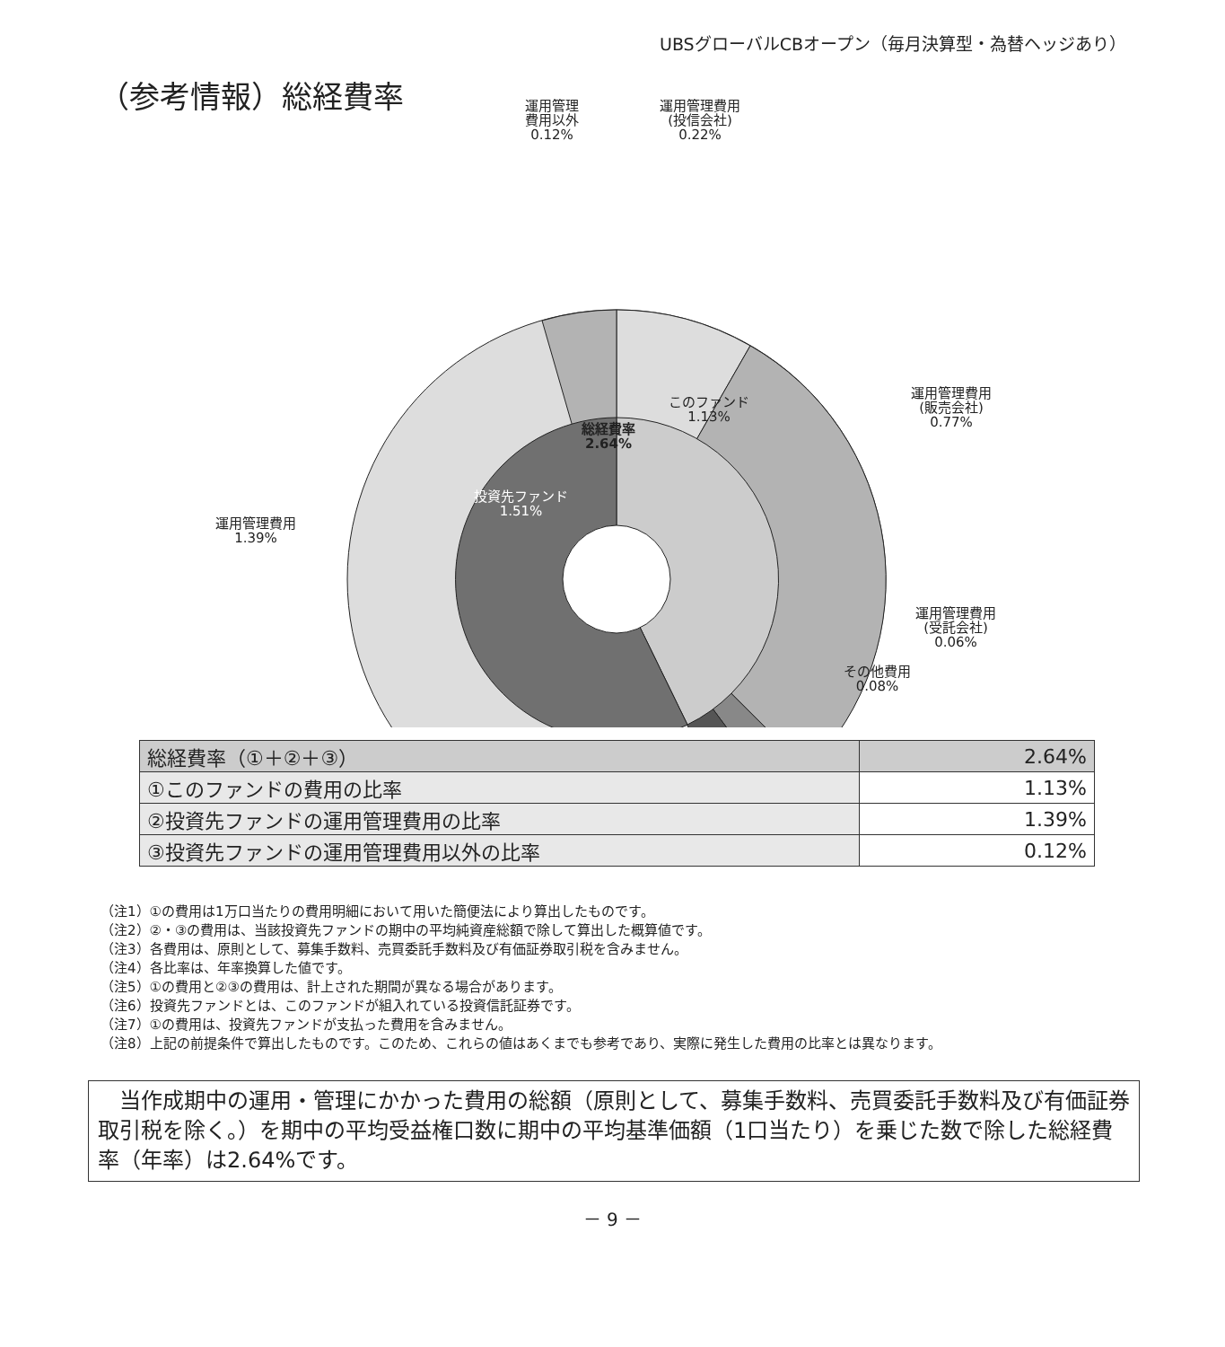UBSグローバルCBオープン（毎月決算型・為替ヘッジあり）
（参考情報）総経費率
運用管理
費用以外
0.12%
運用管理費用
(投信会社)
0.22%
運用管理費用
(販売会社)
0.77%
運用管理費用
(受託会社)
0.06%
その他費用
0.08%
運用管理費用
1.39%
このファンド
1.13%
投資先ファンド
1.51%
総経費率
2.64%
| 総経費率（①＋②＋③） | 2.64% |
| ①このファンドの費用の比率 | 1.13% |
| ②投資先ファンドの運用管理費用の比率 | 1.39% |
| ③投資先ファンドの運用管理費用以外の比率 | 0.12% |
（注1）①の費用は1万口当たりの費用明細において用いた簡便法により算出したものです。
（注2）②・③の費用は、当該投資先ファンドの期中の平均純資産総額で除して算出した概算値です。
（注3）各費用は、原則として、募集手数料、売買委託手数料及び有価証券取引税を含みません。
（注4）各比率は、年率換算した値です。
（注5）①の費用と②③の費用は、計上された期間が異なる場合があります。
（注6）投資先ファンドとは、このファンドが組入れている投資信託証券です。
（注7）①の費用は、投資先ファンドが支払った費用を含みません。
（注8）上記の前提条件で算出したものです。このため、これらの値はあくまでも参考であり、実際に発生した費用の比率とは異なります。
　当作成期中の運用・管理にかかった費用の総額（原則として、募集手数料、売買委託手数料及び有価証券取引税を除く。）を期中の平均受益権口数に期中の平均基準価額（1口当たり）を乗じた数で除した総経費率（年率）は2.64%です。
－ 9 －